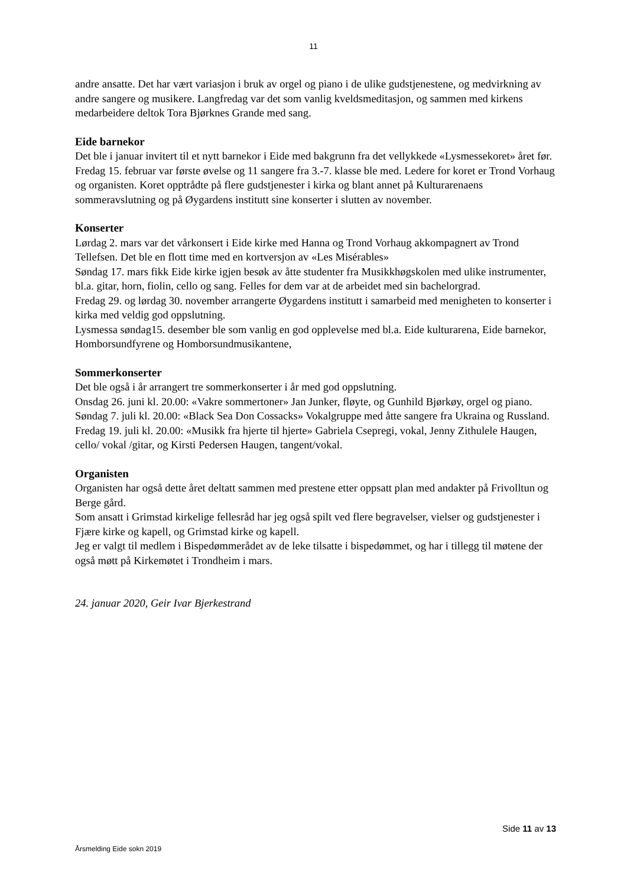11
andre ansatte. Det har vært variasjon i bruk av orgel og piano i de ulike gudstjenestene, og medvirkning av andre sangere og musikere. Langfredag var det som vanlig kveldsmeditasjon, og sammen med kirkens medarbeidere deltok Tora Bjørknes Grande med sang.
Eide barnekor
Det ble i januar invitert til et nytt barnekor i Eide med bakgrunn fra det vellykkede «Lysmessekoret» året før. Fredag 15. februar var første øvelse og 11 sangere fra 3.-7. klasse ble med. Ledere for koret er Trond Vorhaug og organisten. Koret opptrådte på flere gudstjenester i kirka og blant annet på Kulturarenaens sommeravslutning og på Øygardens institutt sine konserter i slutten av november.
Konserter
Lørdag 2. mars var det vårkonsert i Eide kirke med Hanna og Trond Vorhaug akkompagnert av Trond Tellefsen. Det ble en flott time med en kortversjon av «Les Misérables»
Søndag 17. mars fikk Eide kirke igjen besøk av åtte studenter fra Musikkhøgskolen med ulike instrumenter, bl.a. gitar, horn, fiolin, cello og sang. Felles for dem var at de arbeidet med sin bachelorgrad.
Fredag 29. og lørdag 30. november arrangerte Øygardens institutt i samarbeid med menigheten to konserter i kirka med veldig god oppslutning.
Lysmessa søndag15. desember ble som vanlig en god opplevelse med bl.a. Eide kulturarena, Eide barnekor, Homborsundfyrene og Homborsundmusikantene,
Sommerkonserter
Det ble også i år arrangert tre sommerkonserter i år med god oppslutning.
Onsdag 26. juni kl. 20.00: «Vakre sommertoner» Jan Junker, fløyte, og Gunhild Bjørkøy, orgel og piano.
Søndag 7. juli kl. 20.00: «Black Sea Don Cossacks» Vokalgruppe med åtte sangere fra Ukraina og Russland.
Fredag 19. juli kl. 20.00: «Musikk fra hjerte til hjerte» Gabriela Csepregi, vokal, Jenny Zithulele Haugen, cello/ vokal /gitar, og Kirsti Pedersen Haugen, tangent/vokal.
Organisten
Organisten har også dette året deltatt sammen med prestene etter oppsatt plan med andakter på Frivolltun og Berge gård.
Som ansatt i Grimstad kirkelige fellesråd har jeg også spilt ved flere begravelser, vielser og gudstjenester i Fjære kirke og kapell, og Grimstad kirke og kapell.
Jeg er valgt til medlem i Bispedømmerådet av de leke tilsatte i bispedømmet, og har i tillegg til møtene der også møtt på Kirkemøtet i Trondheim i mars.
24. januar 2020, Geir Ivar Bjerkestrand
Side 11 av 13
Årsmelding Eide sokn 2019